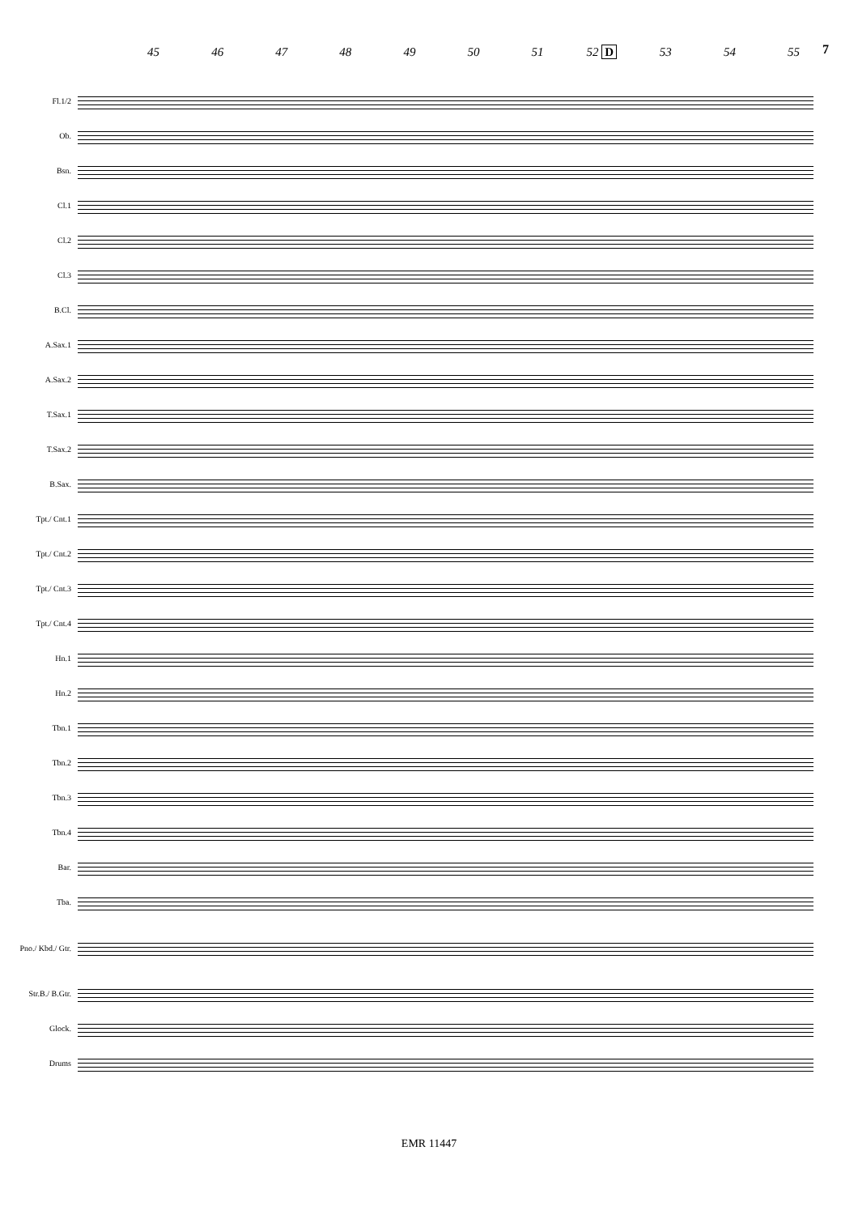7
45 46 47 48 49 50 51 52 D 53 54 55
Fl.1/2
Ob.
Bsn.
Cl.1
Cl.2
Cl.3
B.Cl.
A.Sax.1
A.Sax.2
T.Sax.1
T.Sax.2
B.Sax.
Tpt./ Cnt.1
Tpt./ Cnt.2
Tpt./ Cnt.3
Tpt./ Cnt.4
Hn.1
Hn.2
Tbn.1
Tbn.2
Tbn.3
Tbn.4
Bar.
Tba.
Pno./ Kbd./ Gtr.
Str.B./ B.Gtr.
Glock.
Drums
EMR 11447